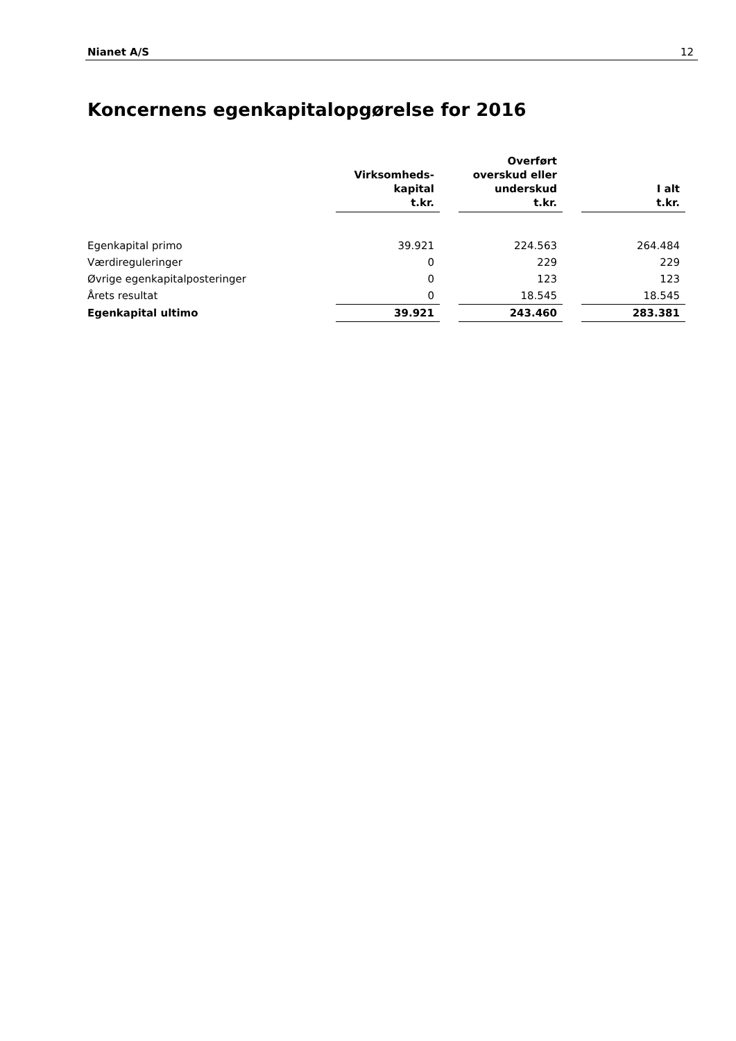Nianet A/S 12
Koncernens egenkapitalopgørelse for 2016
| | Virksomheds- kapital t.kr. | | Overført overskud eller underskud t.kr. | | I alt t.kr. |
| --- | --- | --- | --- | --- | --- |
| Egenkapital primo | 39.921 | | 224.563 | | 264.484 |
| Værdireguleringer | 0 | | 229 | | 229 |
| Øvrige egenkapitalposteringer | 0 | | 123 | | 123 |
| Årets resultat | 0 | | 18.545 | | 18.545 |
| Egenkapital ultimo | 39.921 | | 243.460 | | 283.381 |